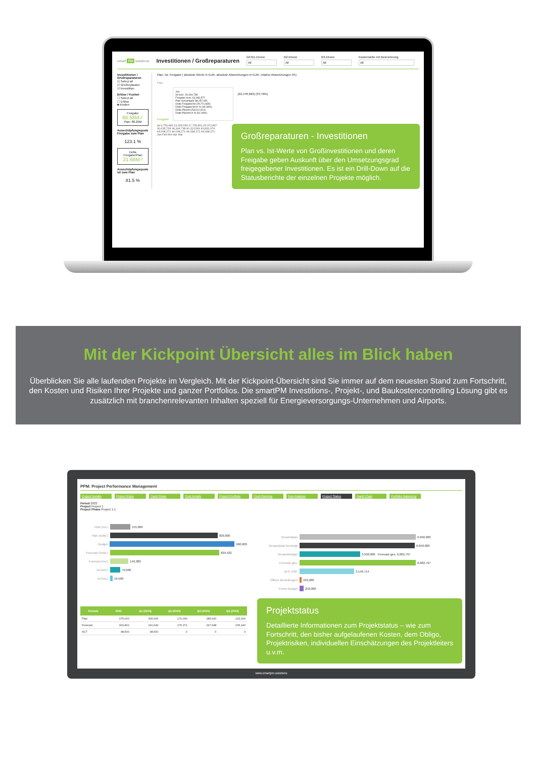smart PM solutions Investitionen / Großreparaturen
GF/B1-Ebene
All
B2-Ebene
All
B3-Ebene
All
Kostenstelle mit Bezeichnung
All
Investitionen / Großreparaturen
☑ Select all
☑ Großreparatur
☑ Investition
Erlöse / Kosten
☐ Select all
☐ Erlöse
■ Kosten
Freigabe
66.58M✓
Plan: 88.26M
Ausschöpfungsquote Freigabe zum Plan
123.1 %
Delta Freigabe/Plan
21.68M !
Ausschöpfungsquote Ist zum Plan
81.5 %
Plan, Ist, Freigabe | absolute Werte in EUR, absolute Abweichungen in EUR, relative Abweichungen (%)
Plan
Freigabe
Jun
Ist kum. 34,344,738
Freigabe kum. 64,066,577
Plan Gesamtjahr 88,257,651
Delta Freigabe/Ist (29,721,839)
Delta Freigabe/Ist in % (46.39%)
Delta Plan/Ist (53,912,914)
Delta Plan/Ist in % (61.09%)
(22,478,663) (33.76%)
Ist 6,753,495 13,025,054 17,795,801 25,372,867 30,635,728 34,344,738 40,113,549 43,826,974 44,098,271 44,098,271 44,098,271 44,098,271
Jan Feb Mrz Apr Mai
Großreparaturen - Investitionen
Plan vs. Ist-Werte von Großinvestitionen und deren Freigabe geben Auskunft über den Umsetzungsgrad freigegebener Investitionen. Es ist ein Drill-Down auf die Statusberichte der einzelnen Projekte möglich.
Mit der Kickpoint Übersicht alles im Blick haben
Überblicken Sie alle laufenden Projekte im Vergleich. Mit der Kickpoint-Übersicht sind Sie immer auf dem neuesten Stand zum Fortschritt, den Kosten und Risiken Ihrer Projekte und ganzer Portfolios. Die smartPM Investitions-, Projekt-, und Baukostencontrolling Lösung gibt es zusätzlich mit branchenrelevanten Inhalten speziell für Energieversorgungs-Unternehmen und Airports.
PPM: Project Performance Management
Project Details Project Risks Cash Flows Cost Details Project Portfolio Cost Planning Geo Analysis Project Status Gantt Chart Portfolio Balancing
Period 2023
Project Project 1
Project Phase Project 1.1
Plan (Inv.) 155,000
Plan (Aufw.) 820,000
Budget 960,000
Forecast (Aufw.) 829,422
Forecast (Inv.) 140,380
Ist (Auf.) 79,000
Ist (Inv.) 19,500
| Periode | 2023 | Q1 (2023) | Q2 (2023) | Q3 (2023) | Q4 (2023) |
| --- | --- | --- | --- | --- | --- |
| Plan | 975,000 | 305,000 | 170,000 | 285,000 | 215,000 |
| Forecast | 969,802 | 291,643 | 175,371 | 297,648 | 205,140 |
| ACT | 98,500 | 98,500 | 0 | 0 | 0 |
Gesamtplan 6,690,000
Gesamtplan bereinigt 6,650,000
Gesamtbudget 3,500,000 Forecast ges. 6,682,797
Forecast ges. 6,682,797
Ist lt. ERP 3,146,714
Offene Bestellungen 103,286
Freies Budget 250,000
Projektstatus
Detaillierte Informationen zum Projektstatus – wie zum Fortschritt, den bisher aufgelaufenen Kosten, dem Obligo, Projektrisiken, individuellen Einschätzungen des Projektleiters u.v.m.
www.smartpm.solutions